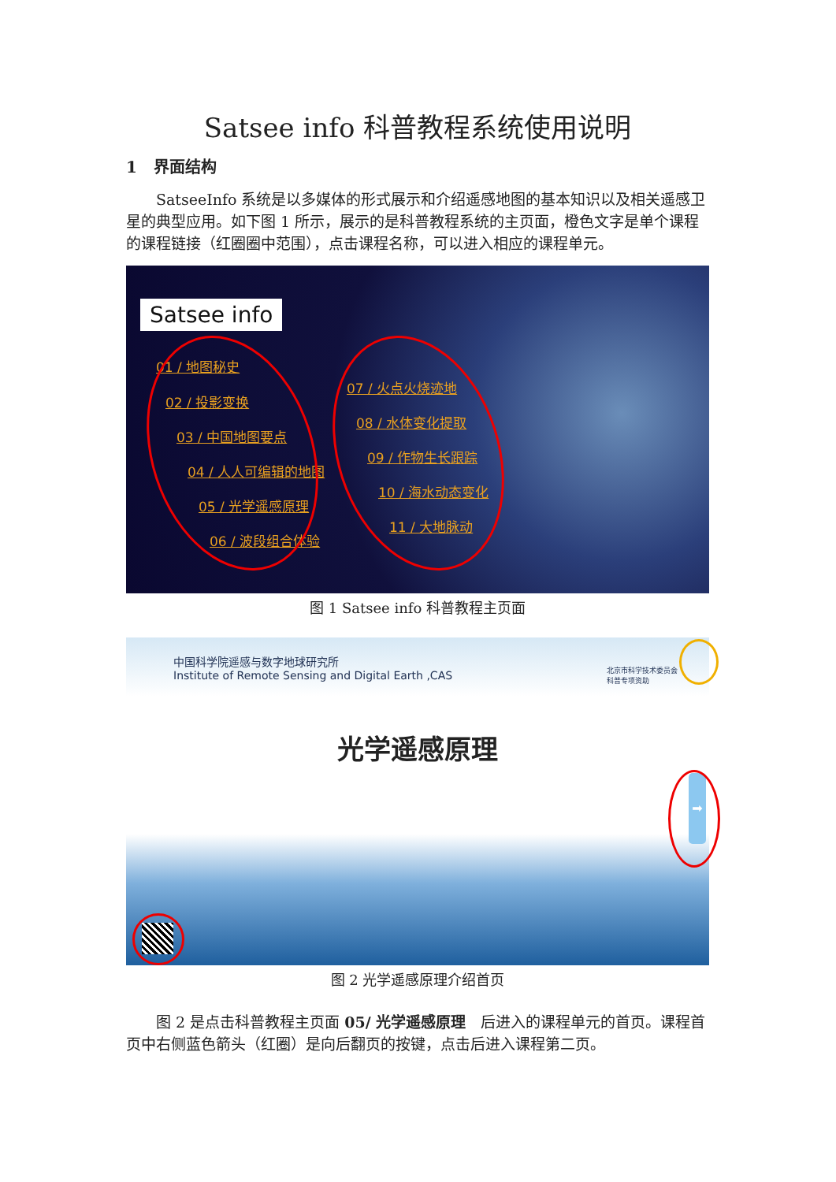Satsee info 科普教程系统使用说明
1 界面结构
SatseeInfo 系统是以多媒体的形式展示和介绍遥感地图的基本知识以及相关遥感卫星的典型应用。如下图 1 所示，展示的是科普教程系统的主页面，橙色文字是单个课程的课程链接（红圈圈中范围），点击课程名称，可以进入相应的课程单元。
Satsee info
01 / 地图秘史
02 / 投影变换
03 / 中国地图要点
04 / 人人可编辑的地图
05 / 光学遥感原理
06 / 波段组合体验
07 / 火点火烧迹地
08 / 水体变化提取
09 / 作物生长跟踪
10 / 海水动态变化
11 / 大地脉动
图 1 Satsee info 科普教程主页面
中国科学院遥感与数字地球研究所
Institute of Remote Sensing and Digital Earth ,CAS
北京市科学技术委员会
科普专项资助
光学遥感原理
➡
图 2 光学遥感原理介绍首页
图 2 是点击科普教程主页面 05/ 光学遥感原理　后进入的课程单元的首页。课程首页中右侧蓝色箭头（红圈）是向后翻页的按键，点击后进入课程第二页。